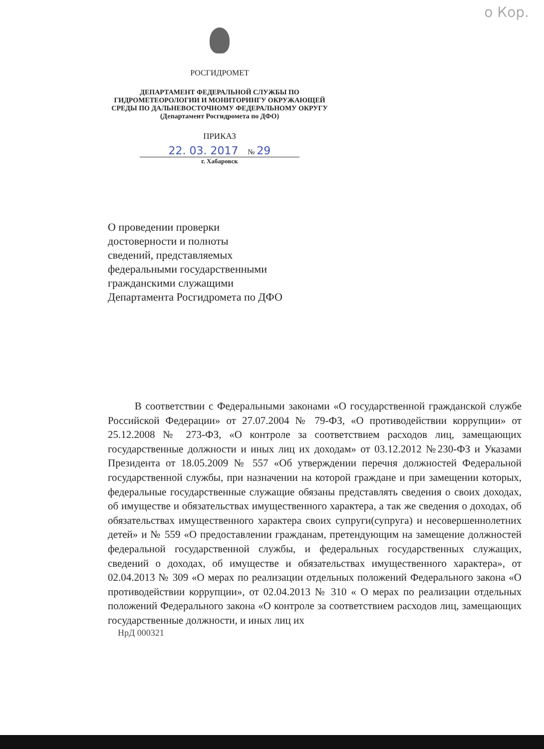о Кор.
РОСГИДРОМЕТ
ДЕПАРТАМЕНТ ФЕДЕРАЛЬНОЙ СЛУЖБЫ ПО ГИДРОМЕТЕОРОЛОГИИ И МОНИТОРИНГУ ОКРУЖАЮЩЕЙ СРЕДЫ ПО ДАЛЬНЕВОСТОЧНОМУ ФЕДЕРАЛЬНОМУ ОКРУГУ
(Департамент Росгидромета по ДФО)
ПРИКАЗ
22. 03. 2017 № 29
г. Хабаровск
О проведении проверки
достоверности и полноты
сведений, представляемых
федеральными государственными
гражданскими служащими
Департамента Росгидромета по ДФО
В соответствии с Федеральными законами «О государственной гражданской службе Российской Федерации» от 27.07.2004 № 79-ФЗ, «О противодействии коррупции» от 25.12.2008 № 273-ФЗ, «О контроле за соответствием расходов лиц, замещающих государственные должности и иных лиц их доходам» от 03.12.2012 №230-ФЗ и Указами Президента от 18.05.2009 № 557 «Об утверждении перечня должностей Федеральной государственной службы, при назначении на которой граждане и при замещении которых, федеральные государственные служащие обязаны представлять сведения о своих доходах, об имуществе и обязательствах имущественного характера, а так же сведения о доходах, об обязательствах имущественного характера своих супруги(супруга) и несовершеннолетних детей» и № 559 «О предоставлении гражданам, претендующим на замещение должностей федеральной государственной службы, и федеральных государственных служащих, сведений о доходах, об имуществе и обязательствах имущественного характера», от 02.04.2013 № 309 «О мерах по реализации отдельных положений Федерального закона «О противодействии коррупции», от 02.04.2013 № 310 « О мерах по реализации отдельных положений Федерального закона «О контроле за соответствием расходов лиц, замещающих государственные должности, и иных лиц их
НрД 000321